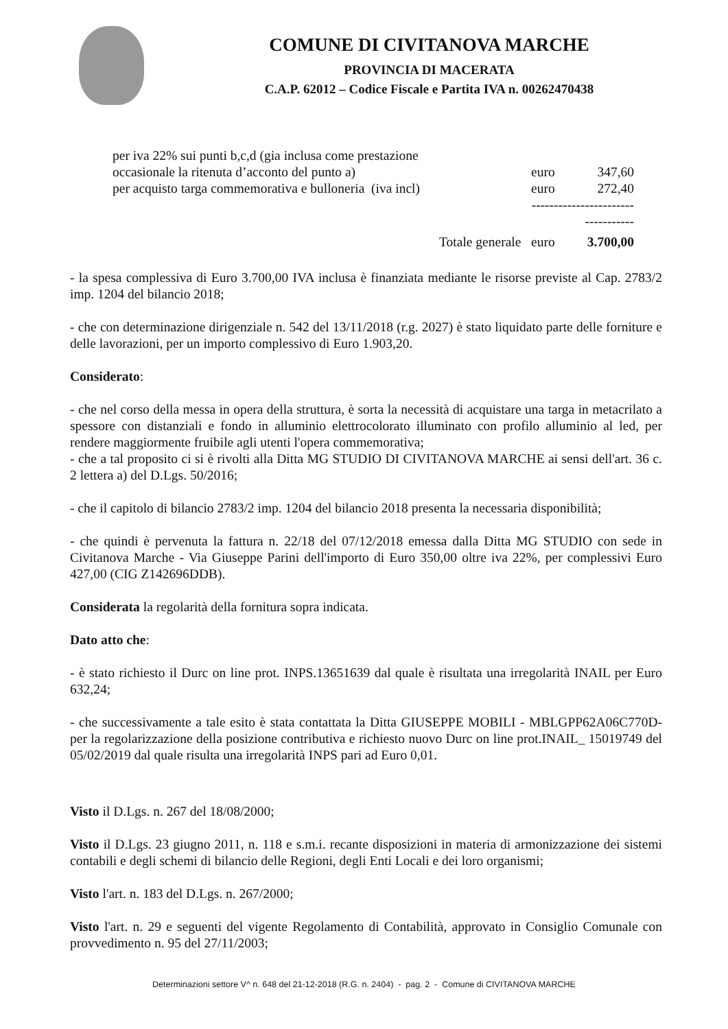COMUNE DI CIVITANOVA MARCHE
PROVINCIA DI MACERATA
C.A.P. 62012 – Codice Fiscale e Partita IVA n. 00262470438
| per iva 22% sui punti b,c,d (gia inclusa come prestazione occasionale la ritenuta d’acconto del punto a) | euro | 347,60 |
| per acquisto targa commemorativa e bulloneria (iva incl) | euro | 272,40 |
| | ---------------------------------- | |
| Totale generale | euro | 3.700,00 |
- la spesa complessiva di Euro 3.700,00 IVA inclusa è finanziata mediante le risorse previste al Cap. 2783/2 imp. 1204 del bilancio 2018;
- che con determinazione dirigenziale n. 542 del 13/11/2018 (r.g. 2027) è stato liquidato parte delle forniture e delle lavorazioni, per un importo complessivo di Euro 1.903,20.
Considerato:
- che nel corso della messa in opera della struttura, è sorta la necessità di acquistare una targa in metacrilato a spessore con distanziali e fondo in alluminio elettrocolorato illuminato con profilo alluminio al led, per rendere maggiormente fruibile agli utenti l'opera commemorativa;
- che a tal proposito ci si è rivolti alla Ditta MG STUDIO DI CIVITANOVA MARCHE ai sensi dell'art. 36 c. 2 lettera a) del D.Lgs. 50/2016;
- che il capitolo di bilancio 2783/2 imp. 1204 del bilancio 2018 presenta la necessaria disponibilità;
- che quindi è pervenuta la fattura n. 22/18 del 07/12/2018 emessa dalla Ditta MG STUDIO con sede in Civitanova Marche - Via Giuseppe Parini dell'importo di Euro 350,00 oltre iva 22%, per complessivi Euro 427,00 (CIG Z142696DDB).
Considerata la regolarità della fornitura sopra indicata.
Dato atto che:
- è stato richiesto il Durc on line prot. INPS.13651639 dal quale è risultata una irregolarità INAIL per Euro 632,24;
- che successivamente a tale esito è stata contattata la Ditta GIUSEPPE MOBILI - MBLGPP62A06C770D- per la regolarizzazione della posizione contributiva e richiesto nuovo Durc on line prot.INAIL_ 15019749 del 05/02/2019 dal quale risulta una irregolarità INPS pari ad Euro 0,01.
Visto il D.Lgs. n. 267 del 18/08/2000;
Visto il D.Lgs. 23 giugno 2011, n. 118 e s.m.i. recante disposizioni in materia di armonizzazione dei sistemi contabili e degli schemi di bilancio delle Regioni, degli Enti Locali e dei loro organismi;
Visto l'art. n. 183 del D.Lgs. n. 267/2000;
Visto l'art. n. 29 e seguenti del vigente Regolamento di Contabilità, approvato in Consiglio Comunale con provvedimento n. 95 del 27/11/2003;
Determinazioni settore V^ n. 648 del 21-12-2018 (R.G. n. 2404) - pag. 2 - Comune di CIVITANOVA MARCHE